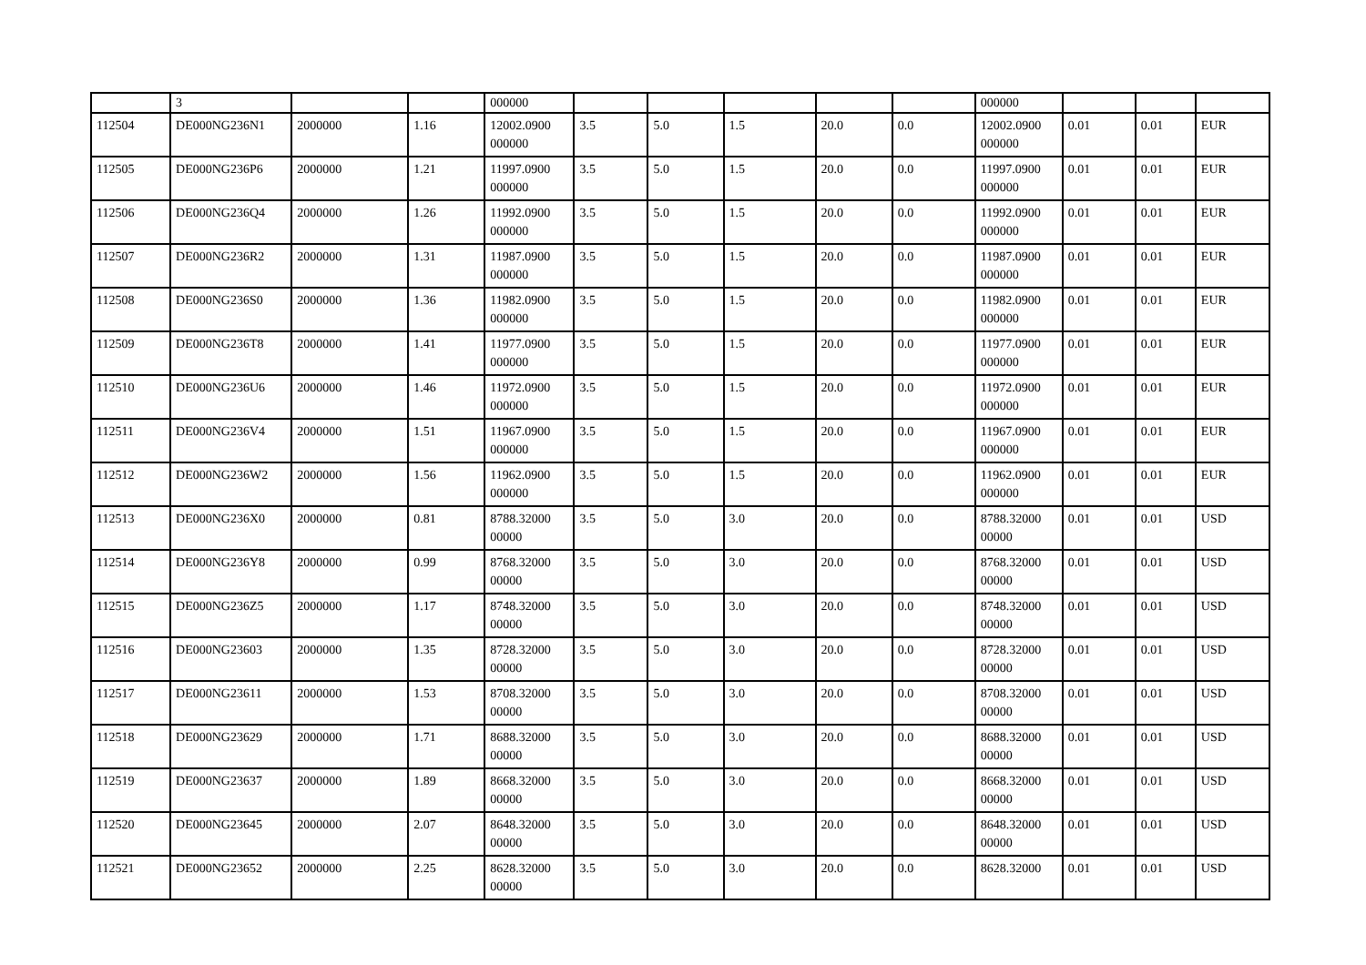| | 3 | | | 000000 | | | | | | 000000 | | | |
| 112504 | DE000NG236N1 | 2000000 | 1.16 | 12002.0900 000000 | 3.5 | 5.0 | 1.5 | 20.0 | 0.0 | 12002.0900 000000 | 0.01 | 0.01 | EUR |
| 112505 | DE000NG236P6 | 2000000 | 1.21 | 11997.0900 000000 | 3.5 | 5.0 | 1.5 | 20.0 | 0.0 | 11997.0900 000000 | 0.01 | 0.01 | EUR |
| 112506 | DE000NG236Q4 | 2000000 | 1.26 | 11992.0900 000000 | 3.5 | 5.0 | 1.5 | 20.0 | 0.0 | 11992.0900 000000 | 0.01 | 0.01 | EUR |
| 112507 | DE000NG236R2 | 2000000 | 1.31 | 11987.0900 000000 | 3.5 | 5.0 | 1.5 | 20.0 | 0.0 | 11987.0900 000000 | 0.01 | 0.01 | EUR |
| 112508 | DE000NG236S0 | 2000000 | 1.36 | 11982.0900 000000 | 3.5 | 5.0 | 1.5 | 20.0 | 0.0 | 11982.0900 000000 | 0.01 | 0.01 | EUR |
| 112509 | DE000NG236T8 | 2000000 | 1.41 | 11977.0900 000000 | 3.5 | 5.0 | 1.5 | 20.0 | 0.0 | 11977.0900 000000 | 0.01 | 0.01 | EUR |
| 112510 | DE000NG236U6 | 2000000 | 1.46 | 11972.0900 000000 | 3.5 | 5.0 | 1.5 | 20.0 | 0.0 | 11972.0900 000000 | 0.01 | 0.01 | EUR |
| 112511 | DE000NG236V4 | 2000000 | 1.51 | 11967.0900 000000 | 3.5 | 5.0 | 1.5 | 20.0 | 0.0 | 11967.0900 000000 | 0.01 | 0.01 | EUR |
| 112512 | DE000NG236W2 | 2000000 | 1.56 | 11962.0900 000000 | 3.5 | 5.0 | 1.5 | 20.0 | 0.0 | 11962.0900 000000 | 0.01 | 0.01 | EUR |
| 112513 | DE000NG236X0 | 2000000 | 0.81 | 8788.32000 00000 | 3.5 | 5.0 | 3.0 | 20.0 | 0.0 | 8788.32000 00000 | 0.01 | 0.01 | USD |
| 112514 | DE000NG236Y8 | 2000000 | 0.99 | 8768.32000 00000 | 3.5 | 5.0 | 3.0 | 20.0 | 0.0 | 8768.32000 00000 | 0.01 | 0.01 | USD |
| 112515 | DE000NG236Z5 | 2000000 | 1.17 | 8748.32000 00000 | 3.5 | 5.0 | 3.0 | 20.0 | 0.0 | 8748.32000 00000 | 0.01 | 0.01 | USD |
| 112516 | DE000NG23603 | 2000000 | 1.35 | 8728.32000 00000 | 3.5 | 5.0 | 3.0 | 20.0 | 0.0 | 8728.32000 00000 | 0.01 | 0.01 | USD |
| 112517 | DE000NG23611 | 2000000 | 1.53 | 8708.32000 00000 | 3.5 | 5.0 | 3.0 | 20.0 | 0.0 | 8708.32000 00000 | 0.01 | 0.01 | USD |
| 112518 | DE000NG23629 | 2000000 | 1.71 | 8688.32000 00000 | 3.5 | 5.0 | 3.0 | 20.0 | 0.0 | 8688.32000 00000 | 0.01 | 0.01 | USD |
| 112519 | DE000NG23637 | 2000000 | 1.89 | 8668.32000 00000 | 3.5 | 5.0 | 3.0 | 20.0 | 0.0 | 8668.32000 00000 | 0.01 | 0.01 | USD |
| 112520 | DE000NG23645 | 2000000 | 2.07 | 8648.32000 00000 | 3.5 | 5.0 | 3.0 | 20.0 | 0.0 | 8648.32000 00000 | 0.01 | 0.01 | USD |
| 112521 | DE000NG23652 | 2000000 | 2.25 | 8628.32000 00000 | 3.5 | 5.0 | 3.0 | 20.0 | 0.0 | 8628.32000 | 0.01 | 0.01 | USD |